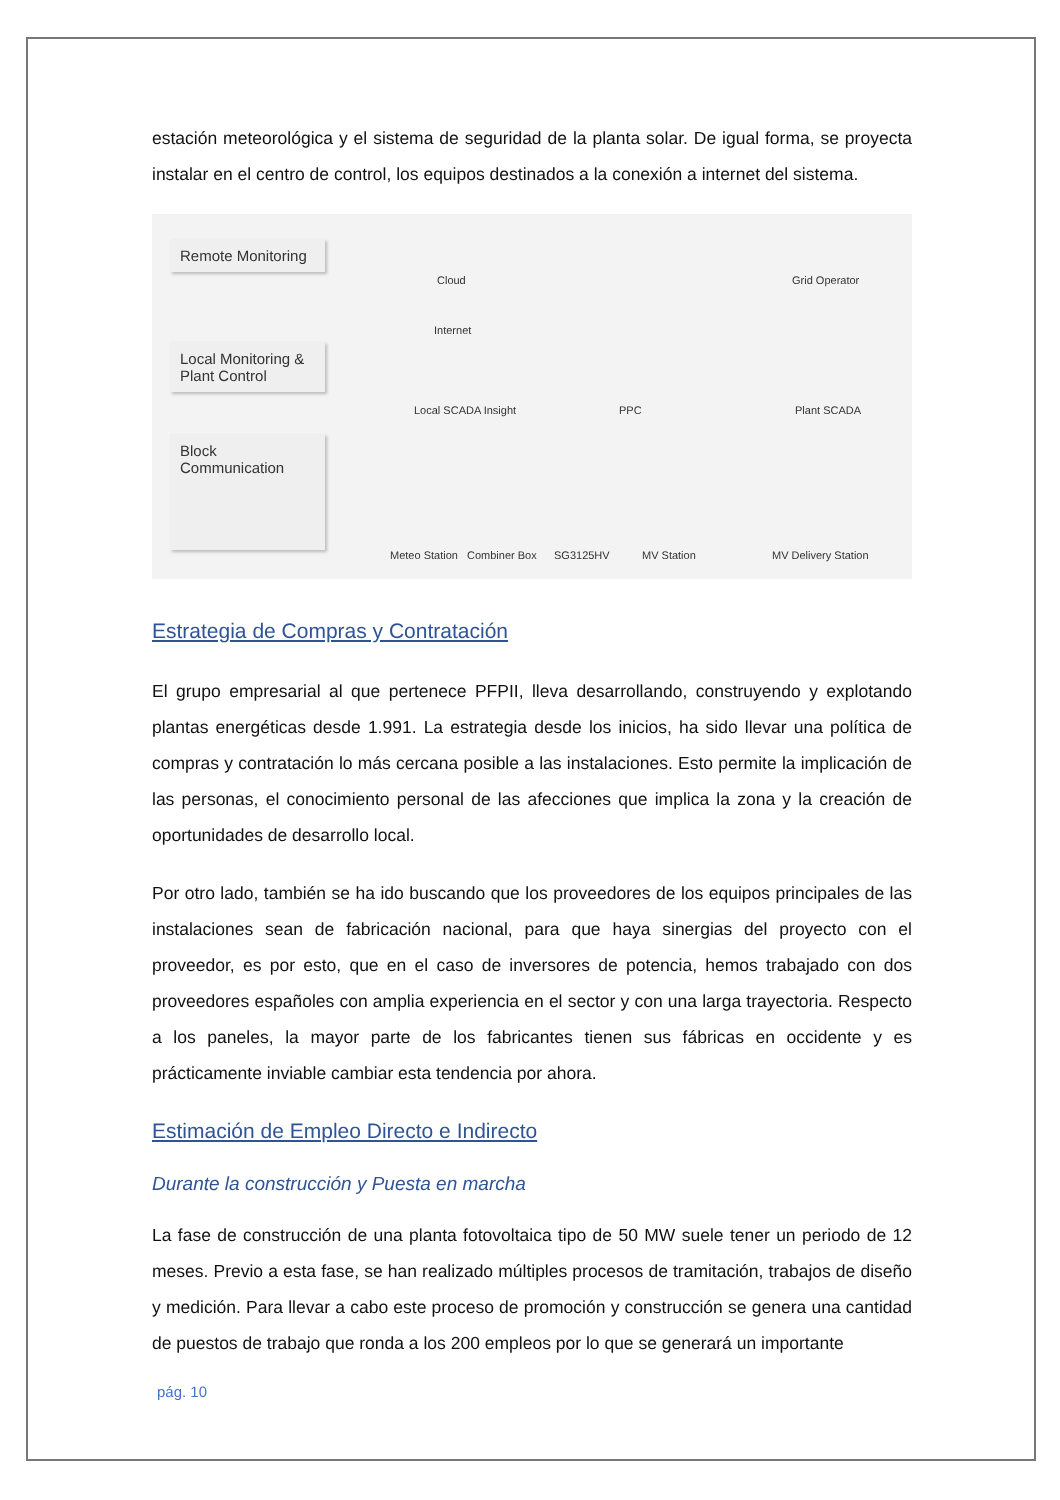estación meteorológica y el sistema de seguridad de la planta solar. De igual forma, se proyecta instalar en el centro de control, los equipos destinados a la conexión a internet del sistema.
Remote Monitoring
Local Monitoring & Plant Control
Block Communication
Cloud
Internet
Local SCADA Insight PPC
Grid Operator
Plant SCADA
Meteo Station Combiner Box SG3125HV MV Station MV Delivery Station
Estrategia de Compras y Contratación
El grupo empresarial al que pertenece PFPII, lleva desarrollando, construyendo y explotando plantas energéticas desde 1.991. La estrategia desde los inicios, ha sido llevar una política de compras y contratación lo más cercana posible a las instalaciones. Esto permite la implicación de las personas, el conocimiento personal de las afecciones que implica la zona y la creación de oportunidades de desarrollo local.
Por otro lado, también se ha ido buscando que los proveedores de los equipos principales de las instalaciones sean de fabricación nacional, para que haya sinergias del proyecto con el proveedor, es por esto, que en el caso de inversores de potencia, hemos trabajado con dos proveedores españoles con amplia experiencia en el sector y con una larga trayectoria. Respecto a los paneles, la mayor parte de los fabricantes tienen sus fábricas en occidente y es prácticamente inviable cambiar esta tendencia por ahora.
Estimación de Empleo Directo e Indirecto
Durante la construcción y Puesta en marcha
La fase de construcción de una planta fotovoltaica tipo de 50 MW suele tener un periodo de 12 meses. Previo a esta fase, se han realizado múltiples procesos de tramitación, trabajos de diseño y medición. Para llevar a cabo este proceso de promoción y construcción se genera una cantidad de puestos de trabajo que ronda a los 200 empleos por lo que se generará un importante
pág. 10